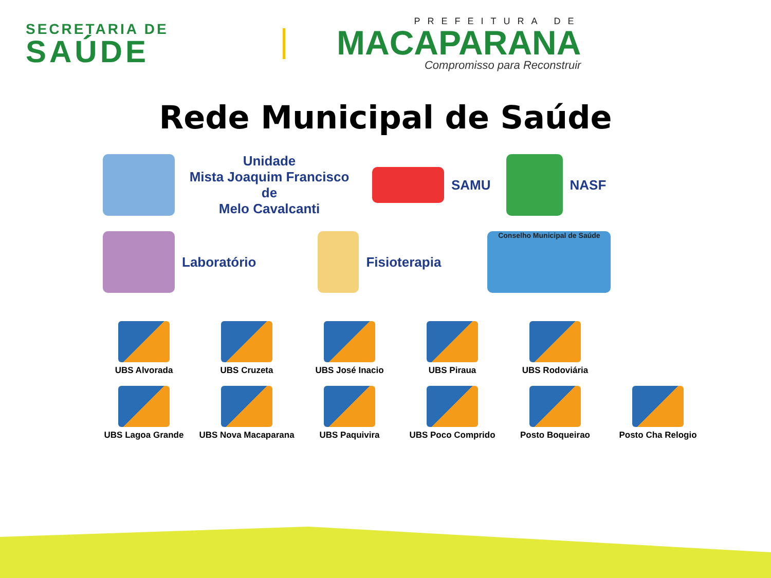SECRETARIA DE
SAÚDE
PREFEITURA DE
MACAPARANA
Compromisso para Reconstruir
Rede Municipal de Saúde
Unidade
Mista Joaquim Francisco de
Melo Cavalcanti
SAMU NASF
Laboratório Fisioterapia
Conselho Municipal de Saúde
UBS Alvorada
UBS Cruzeta
UBS José Inacio
UBS Piraua
UBS Rodoviária
UBS Lagoa Grande
UBS Nova Macaparana
UBS Paquivira
UBS Poco Comprido
Posto Boqueirao
Posto Cha Relogio